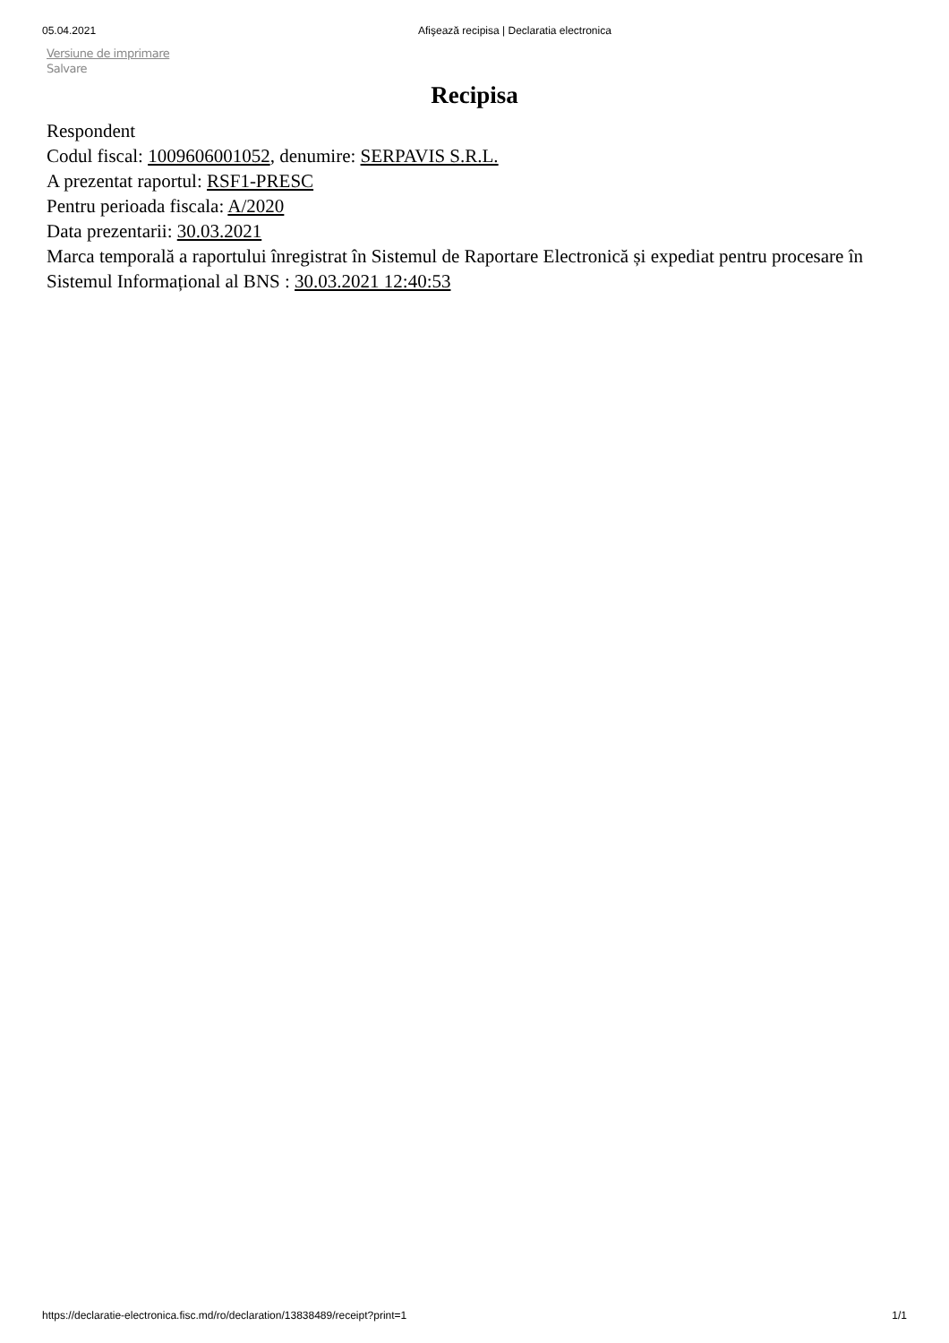05.04.2021 Afişează recipisa | Declaratia electronica
Versiune de imprimare
Salvare
Recipisa
Respondent
Codul fiscal: 1009606001052, denumire: SERPAVIS S.R.L.
A prezentat raportul: RSF1-PRESC
Pentru perioada fiscala: A/2020
Data prezentarii: 30.03.2021
Marca temporală a raportului înregistrat în Sistemul de Raportare Electronică și expediat pentru procesare în Sistemul Informațional al BNS : 30.03.2021 12:40:53
https://declaratie-electronica.fisc.md/ro/declaration/13838489/receipt?print=1 1/1